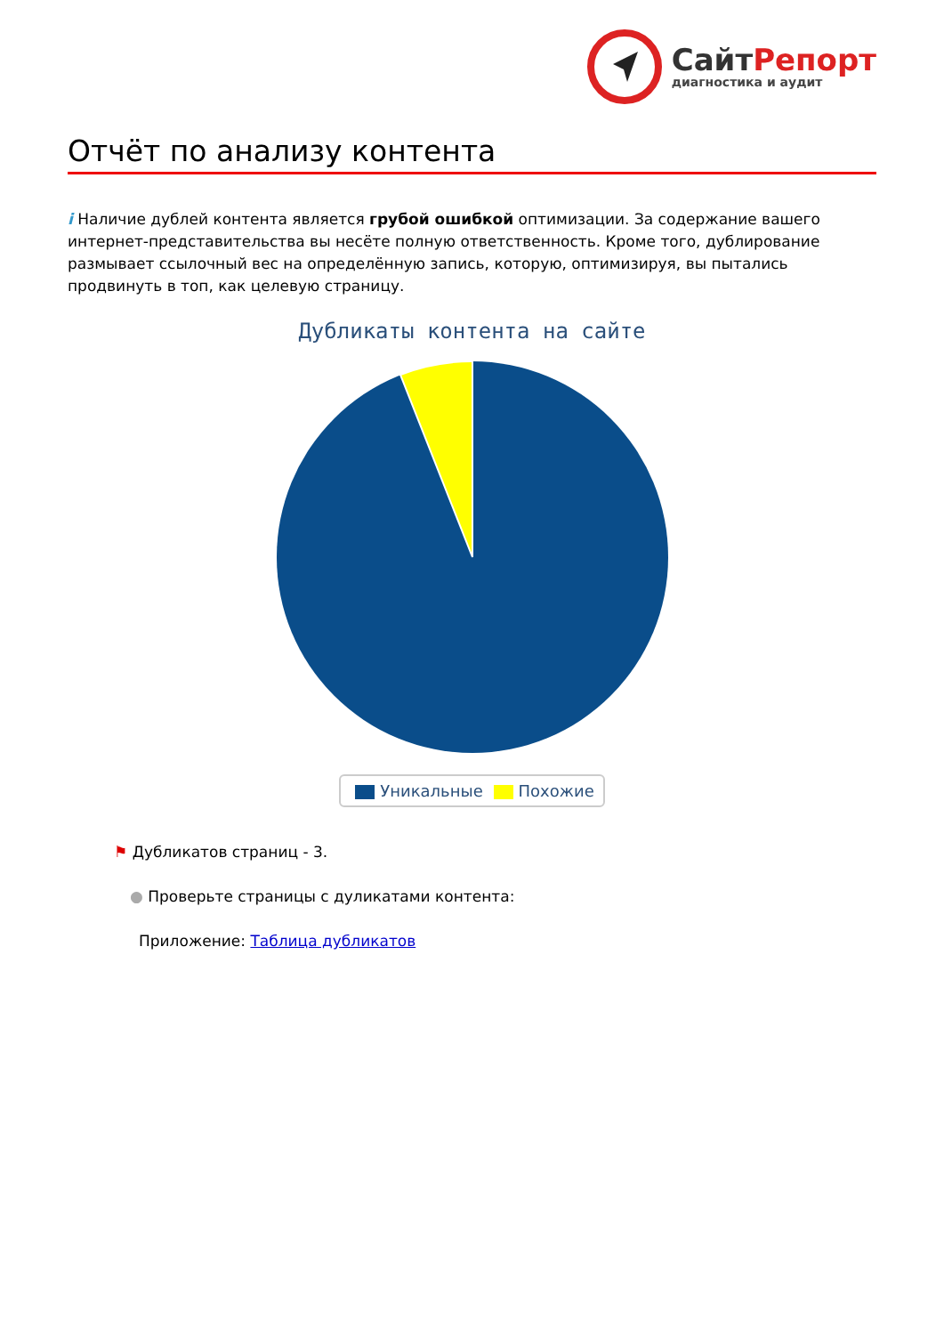СайтРепорт
диагностика и аудит
Отчёт по анализу контента
i Наличие дублей контента является грубой ошибкой оптимизации. За содержание вашего интернет-представительства вы несёте полную ответственность. Кроме того, дублирование размывает ссылочный вес на определённую запись, которую, оптимизируя, вы пытались продвинуть в топ, как целевую страницу.
Дубликаты контента на сайте
Уникальные Похожие
⚑ Дубликатов страниц - 3.
● Проверьте страницы с дуликатами контента:
Приложение: Таблица дубликатов